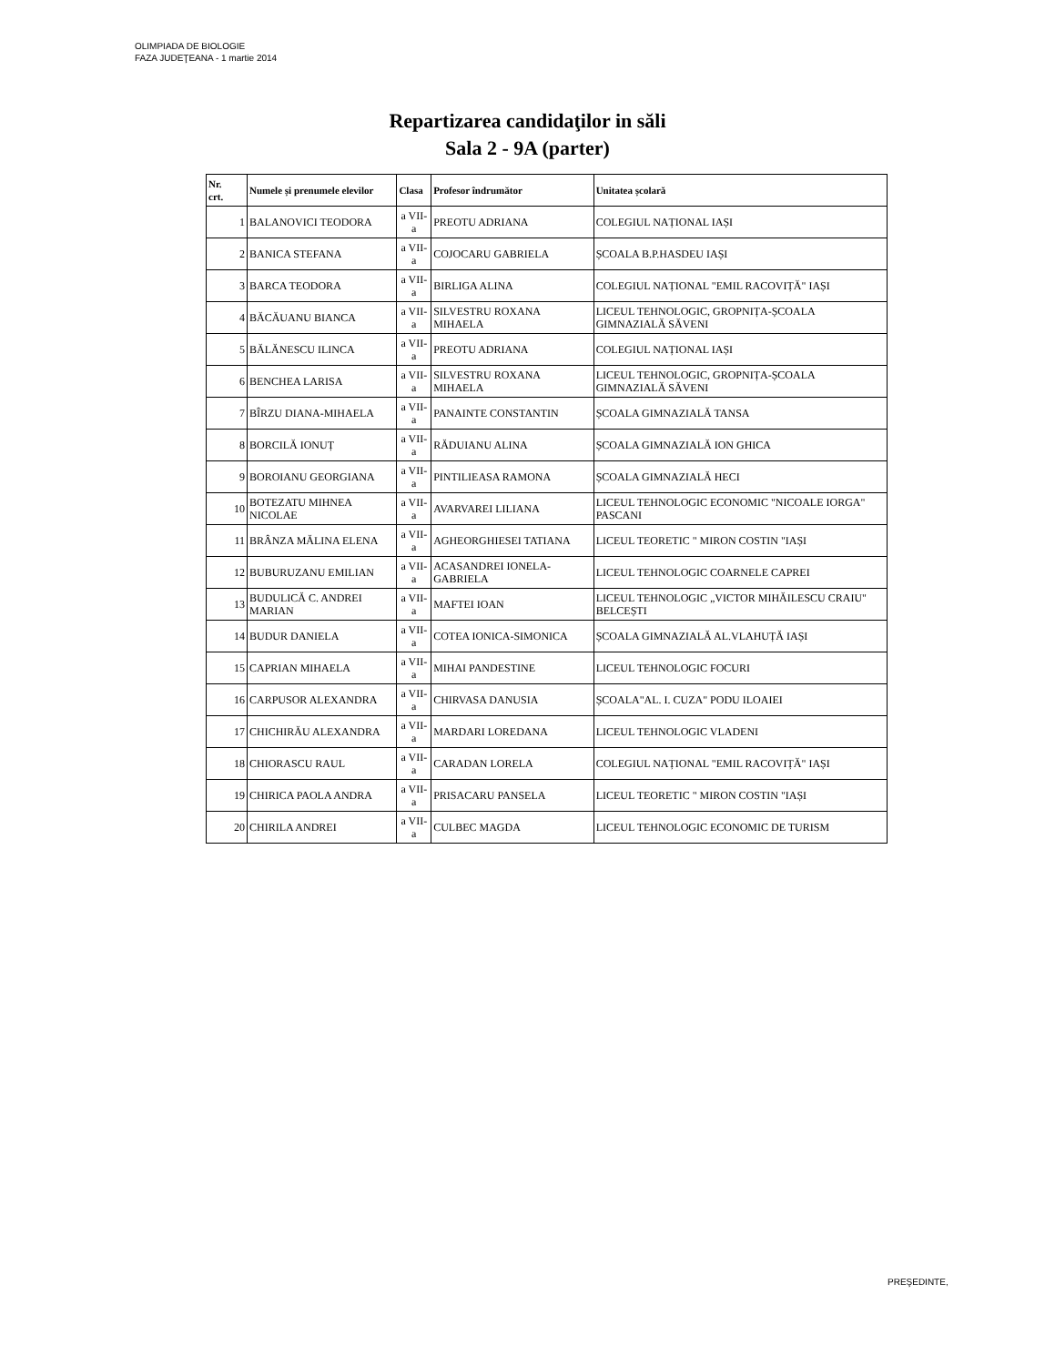OLIMPIADA DE BIOLOGIE
FAZA JUDEŢEANA - 1 martie 2014
Repartizarea candidaţilor in săli
Sala 2 - 9A (parter)
| Nr. crt. | Numele și prenumele elevilor | Clasa | Profesor îndrumător | Unitatea școlară |
| --- | --- | --- | --- | --- |
| 1 | BALANOVICI TEODORA | a VII-a | PREOTU ADRIANA | COLEGIUL NAȚIONAL IAȘI |
| 2 | BANICA STEFANA | a VII-a | COJOCARU GABRIELA | ȘCOALA B.P.HASDEU IAȘI |
| 3 | BARCA TEODORA | a VII-a | BIRLIGA ALINA | COLEGIUL NAȚIONAL "EMIL RACOVIȚĂ" IAȘI |
| 4 | BĂCĂUANU BIANCA | a VII-a | SILVESTRU ROXANA MIHAELA | LICEUL TEHNOLOGIC, GROPNIȚA-ȘCOALA GIMNAZIALĂ SĂVENI |
| 5 | BĂLĂNESCU ILINCA | a VII-a | PREOTU ADRIANA | COLEGIUL NAȚIONAL IAȘI |
| 6 | BENCHEA LARISA | a VII-a | SILVESTRU ROXANA MIHAELA | LICEUL TEHNOLOGIC, GROPNIȚA-ȘCOALA GIMNAZIALĂ SĂVENI |
| 7 | BÎRZU DIANA-MIHAELA | a VII-a | PANAINTE CONSTANTIN | ȘCOALA GIMNAZIALĂ TANSA |
| 8 | BORCILĂ IONUȚ | a VII-a | RĂDUIANU ALINA | ȘCOALA GIMNAZIALĂ ION GHICA |
| 9 | BOROIANU GEORGIANA | a VII-a | PINTILIEASA RAMONA | ȘCOALA GIMNAZIALĂ HECI |
| 10 | BOTEZATU MIHNEA NICOLAE | a VII-a | AVARVAREI LILIANA | LICEUL TEHNOLOGIC ECONOMIC "NICOALE IORGA" PASCANI |
| 11 | BRÂNZA MĂLINA ELENA | a VII-a | AGHEORGHIESEI TATIANA | LICEUL TEORETIC " MIRON COSTIN "IAȘI |
| 12 | BUBURUZANU EMILIAN | a VII-a | ACASANDREI IONELA-GABRIELA | LICEUL TEHNOLOGIC COARNELE CAPREI |
| 13 | BUDULICĂ C. ANDREI MARIAN | a VII-a | MAFTEI IOAN | LICEUL TEHNOLOGIC „VICTOR MIHĂILESCU CRAIU" BELCEȘTI |
| 14 | BUDUR DANIELA | a VII-a | COTEA IONICA-SIMONICA | ȘCOALA GIMNAZIALĂ AL.VLAHUȚĂ IAȘI |
| 15 | CAPRIAN MIHAELA | a VII-a | MIHAI PANDESTINE | LICEUL TEHNOLOGIC FOCURI |
| 16 | CARPUSOR ALEXANDRA | a VII-a | CHIRVASA DANUSIA | ȘCOALA"AL. I. CUZA" PODU ILOAIEI |
| 17 | CHICHIRĂU ALEXANDRA | a VII-a | MARDARI LOREDANA | LICEUL TEHNOLOGIC VLADENI |
| 18 | CHIORASCU RAUL | a VII-a | CARADAN LORELA | COLEGIUL NAȚIONAL "EMIL RACOVIȚĂ" IAȘI |
| 19 | CHIRICA PAOLA ANDRA | a VII-a | PRISACARU PANSELA | LICEUL TEORETIC " MIRON COSTIN "IAȘI |
| 20 | CHIRILA ANDREI | a VII-a | CULBEC MAGDA | LICEUL TEHNOLOGIC ECONOMIC DE TURISM |
PREŞEDINTE,